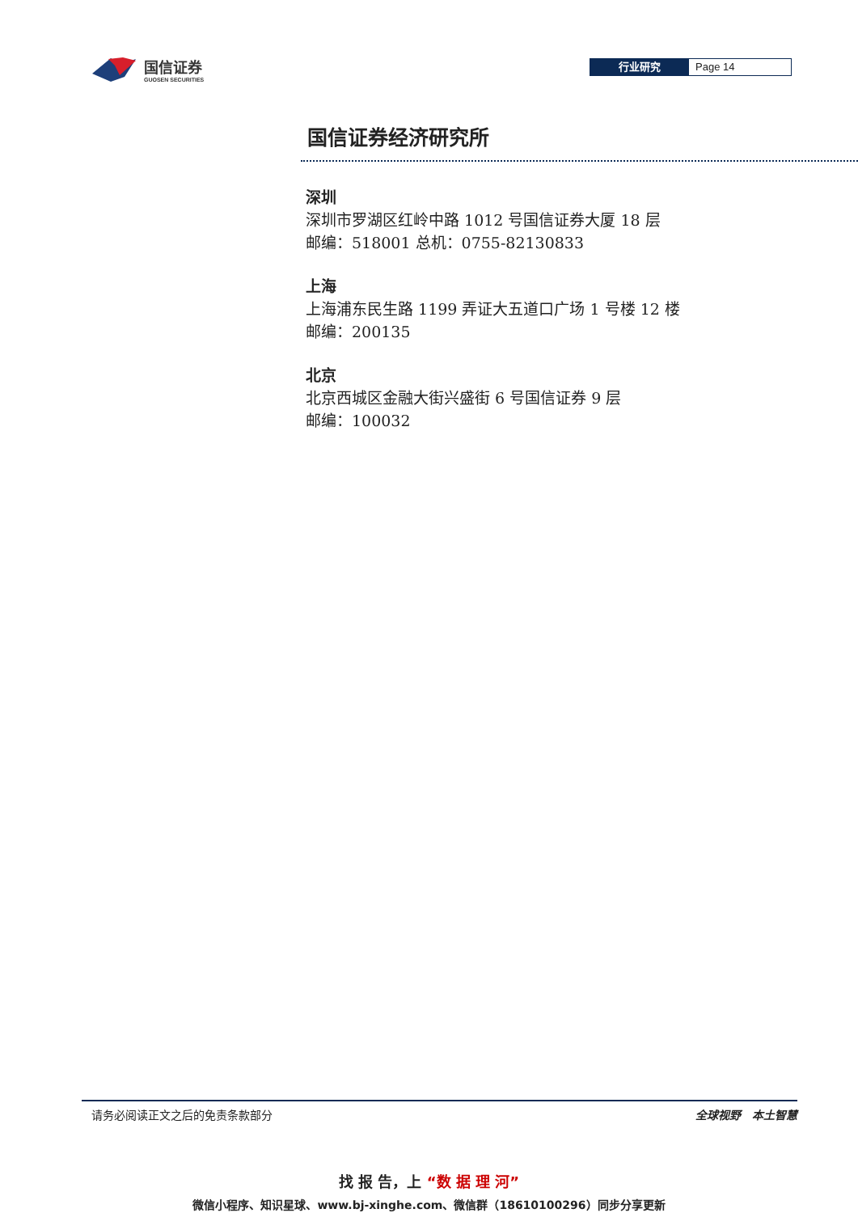国信证券
GUOSEN SECURITIES
行业研究 Page 14
国信证券经济研究所
深圳
深圳市罗湖区红岭中路 1012 号国信证券大厦 18 层
邮编：518001 总机：0755-82130833
上海
上海浦东民生路 1199 弄证大五道口广场 1 号楼 12 楼
邮编：200135
北京
北京西城区金融大街兴盛街 6 号国信证券 9 层
邮编：100032
请务必阅读正文之后的免责条款部分 全球视野　本土智慧
找 报 告，上 “数 据 理 河”
微信小程序、知识星球、www.bj-xinghe.com、微信群（18610100296）同步分享更新